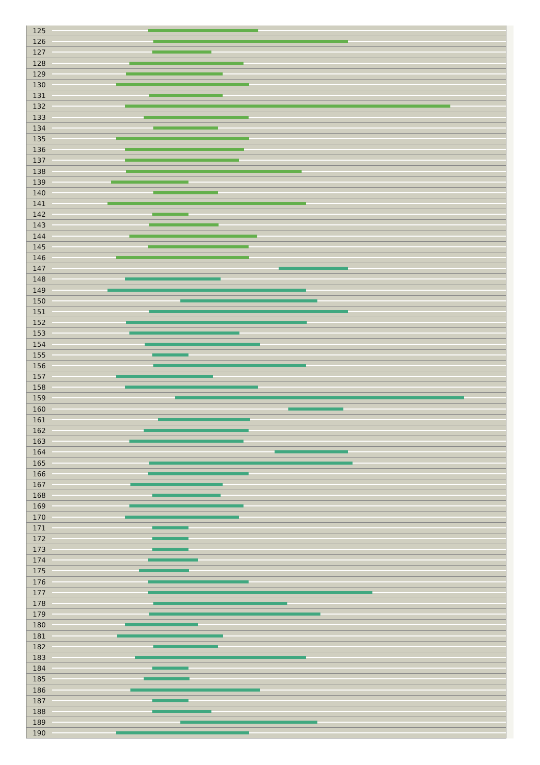| 125 | |
| 126 | |
| 127 | |
| 128 | |
| 129 | |
| 130 | |
| 131 | |
| 132 | |
| 133 | |
| 134 | |
| 135 | |
| 136 | |
| 137 | |
| 138 | |
| 139 | |
| 140 | |
| 141 | |
| 142 | |
| 143 | |
| 144 | |
| 145 | |
| 146 | |
| 147 | |
| 148 | |
| 149 | |
| 150 | |
| 151 | |
| 152 | |
| 153 | |
| 154 | |
| 155 | |
| 156 | |
| 157 | |
| 158 | |
| 159 | |
| 160 | |
| 161 | |
| 162 | |
| 163 | |
| 164 | |
| 165 | |
| 166 | |
| 167 | |
| 168 | |
| 169 | |
| 170 | |
| 171 | |
| 172 | |
| 173 | |
| 174 | |
| 175 | |
| 176 | |
| 177 | |
| 178 | |
| 179 | |
| 180 | |
| 181 | |
| 182 | |
| 183 | |
| 184 | |
| 185 | |
| 186 | |
| 187 | |
| 188 | |
| 189 | |
| 190 | |